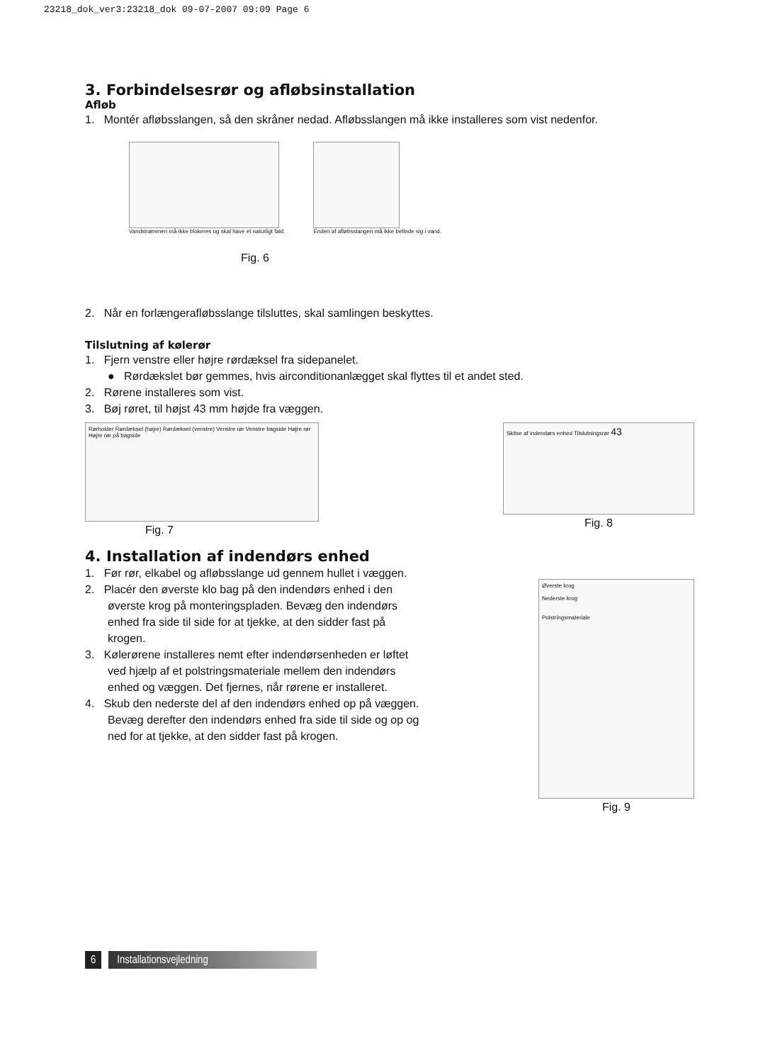23218_dok_ver3:23218_dok 09-07-2007 09:09 Page 6
3. Forbindelsesrør og afløbsinstallation
Afløb
1. Montér afløbsslangen, så den skråner nedad. Afløbsslangen må ikke installeres som vist nedenfor.
Vandstrømmen må ikke blokeres og skal have et naturligt fald.
Enden af afløbsslangen må ikke befinde sig i vand.
Fig. 6
2. Når en forlængerafløbsslange tilsluttes, skal samlingen beskyttes.
Tilslutning af kølerør
1. Fjern venstre eller højre rørdæksel fra sidepanelet.
● Rørdækslet bør gemmes, hvis airconditionanlægget skal flyttes til et andet sted.
2. Rørene installeres som vist.
3. Bøj røret, til højst 43 mm højde fra væggen.
Rørholder Rørdæksel (højre) Rørdæksel (venstre) Venstre rør Venstre bagside Højre rør Højre rør på bagside
Fig. 7
Skitse af indendørs enhed Tilslutningsrør 43
Fig. 8
4. Installation af indendørs enhed
1. Før rør, elkabel og afløbsslange ud gennem hullet i væggen.
2. Placér den øverste klo bag på den indendørs enhed i den øverste krog på monteringspladen. Bevæg den indendørs enhed fra side til side for at tjekke, at den sidder fast på krogen.
3. Kølerørene installeres nemt efter indendørsenheden er løftet ved hjælp af et polstringsmateriale mellem den indendørs enhed og væggen. Det fjernes, når rørene er installeret.
4. Skub den nederste del af den indendørs enhed op på væggen.
Bevæg derefter den indendørs enhed fra side til side og op og ned for at tjekke, at den sidder fast på krogen.
Øverste krog
Nederste krog
Polstringsmateriale
Fig. 9
6 Installationsvejledning